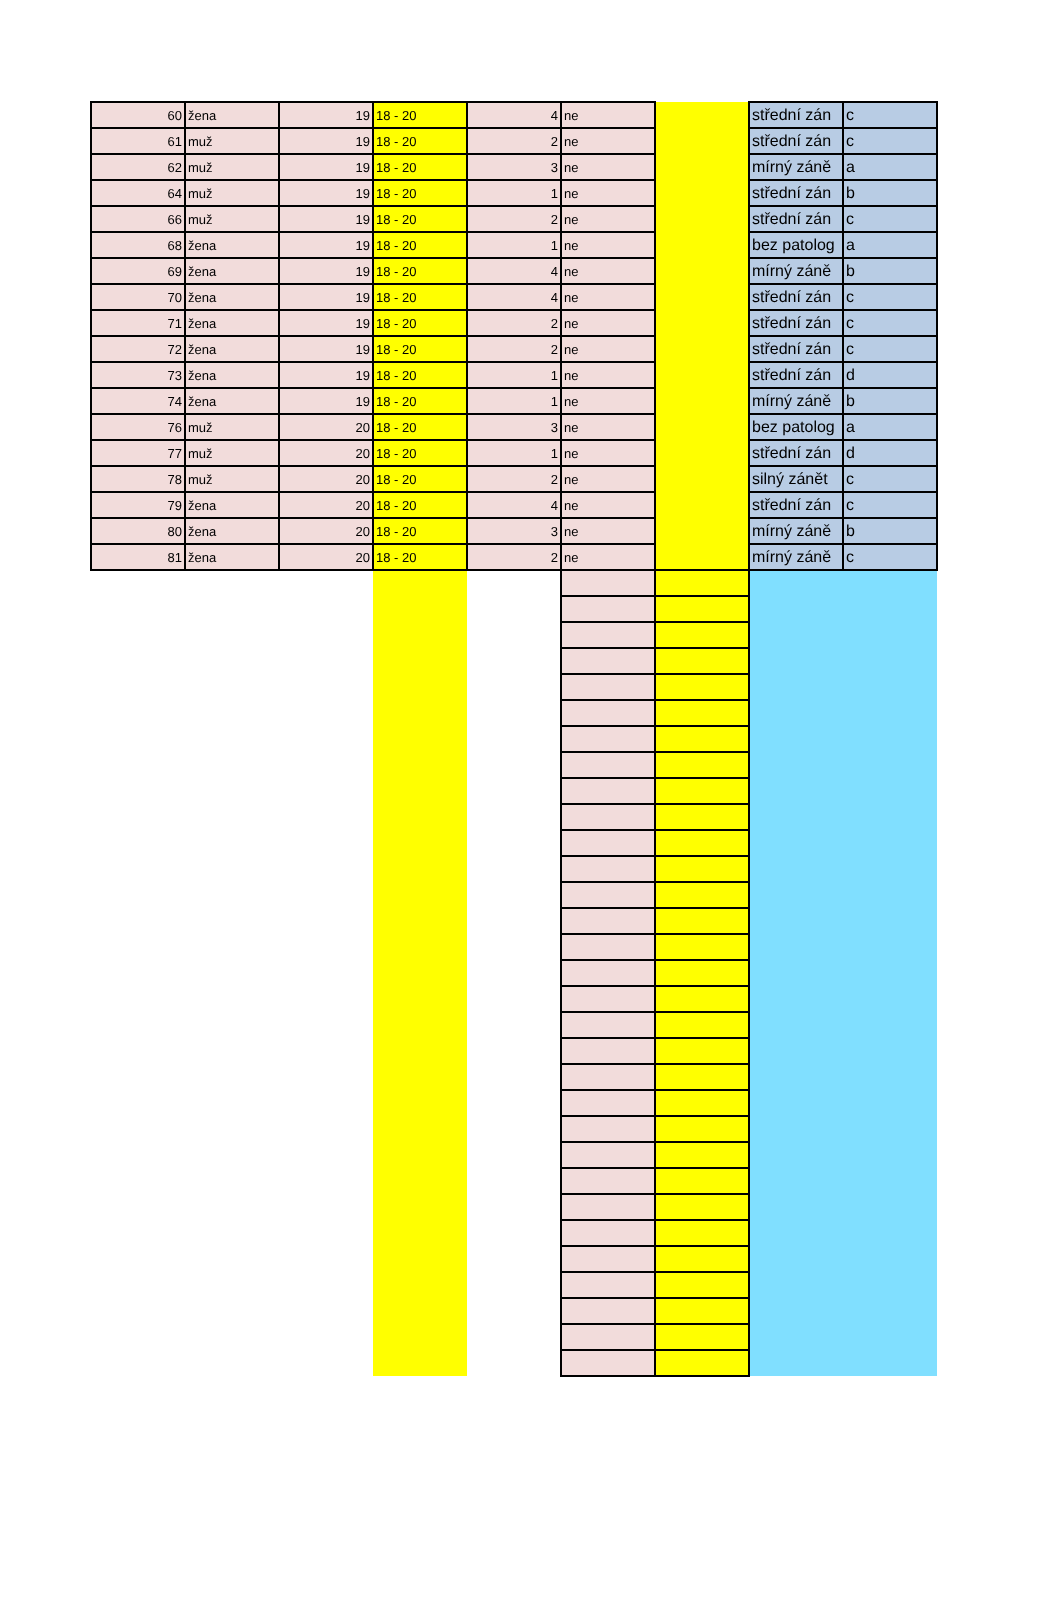| 60 | žena | 19 | 18 - 20 | 4 | ne | | střední zán | c |
| 61 | muž | 19 | 18 - 20 | 2 | ne | | střední zán | c |
| 62 | muž | 19 | 18 - 20 | 3 | ne | | mírný záně | a |
| 64 | muž | 19 | 18 - 20 | 1 | ne | | střední zán | b |
| 66 | muž | 19 | 18 - 20 | 2 | ne | | střední zán | c |
| 68 | žena | 19 | 18 - 20 | 1 | ne | | bez patolog | a |
| 69 | žena | 19 | 18 - 20 | 4 | ne | | mírný záně | b |
| 70 | žena | 19 | 18 - 20 | 4 | ne | | střední zán | c |
| 71 | žena | 19 | 18 - 20 | 2 | ne | | střední zán | c |
| 72 | žena | 19 | 18 - 20 | 2 | ne | | střední zán | c |
| 73 | žena | 19 | 18 - 20 | 1 | ne | | střední zán | d |
| 74 | žena | 19 | 18 - 20 | 1 | ne | | mírný záně | b |
| 76 | muž | 20 | 18 - 20 | 3 | ne | | bez patolog | a |
| 77 | muž | 20 | 18 - 20 | 1 | ne | | střední zán | d |
| 78 | muž | 20 | 18 - 20 | 2 | ne | | silný zánět | c |
| 79 | žena | 20 | 18 - 20 | 4 | ne | | střední zán | c |
| 80 | žena | 20 | 18 - 20 | 3 | ne | | mírný záně | b |
| 81 | žena | 20 | 18 - 20 | 2 | ne | | mírný záně | c |